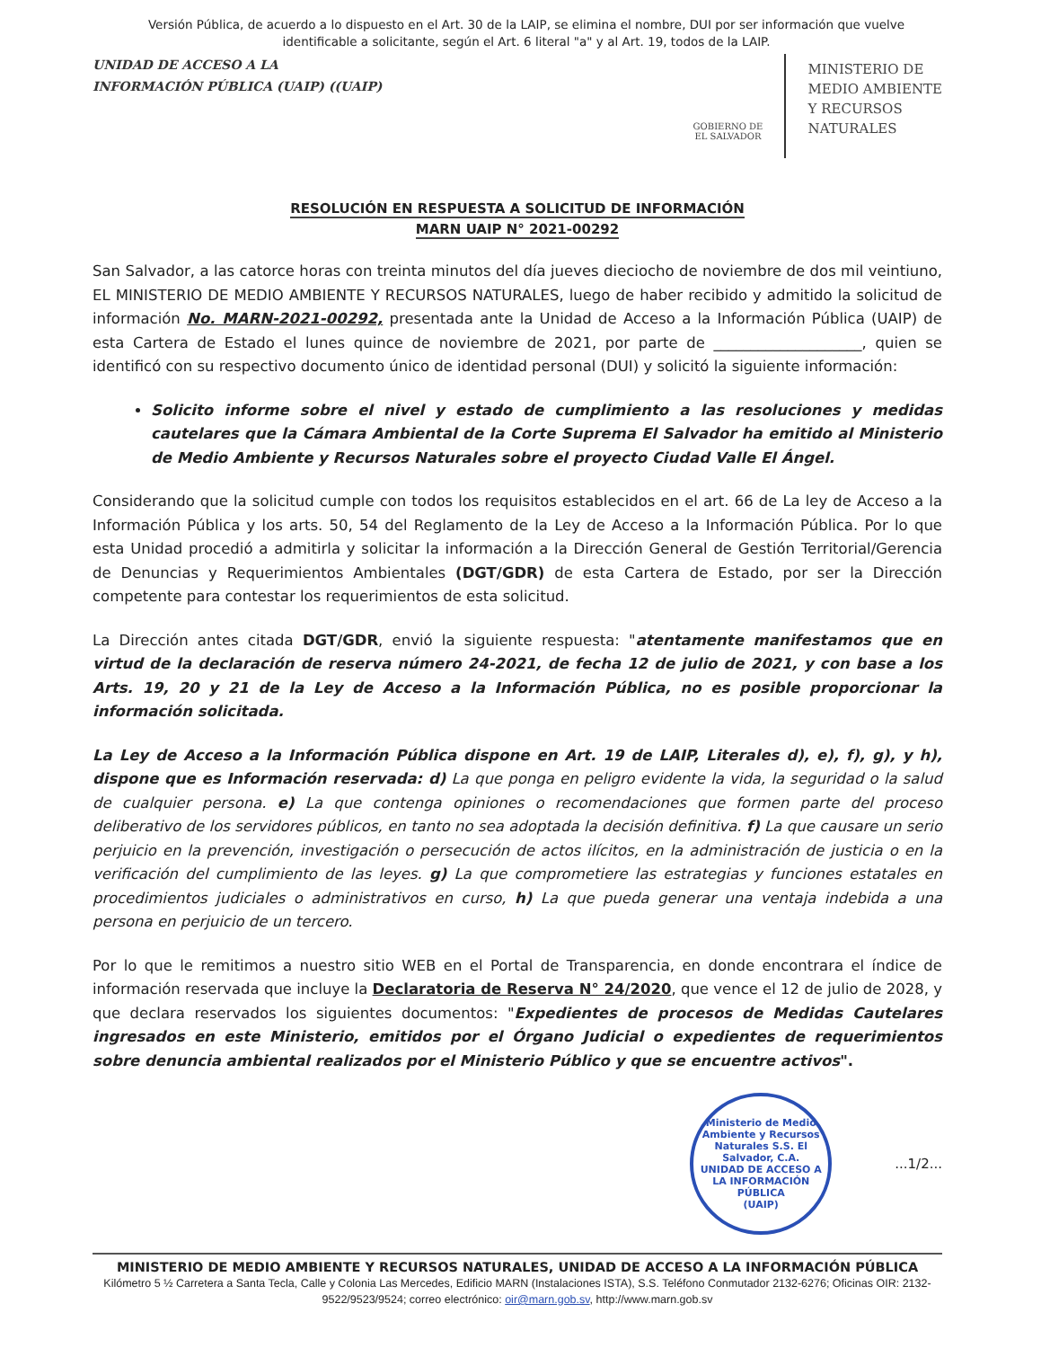Versión Pública, de acuerdo a lo dispuesto en el Art. 30 de la LAIP, se elimina el nombre, DUI por ser información que vuelve identificable a solicitante, según el Art. 6 literal "a" y al Art. 19, todos de la LAIP.
UNIDAD DE ACCESO A LA
INFORMACIÓN PÚBLICA (UAIP) ((UAIP)
GOBIERNO DE
EL SALVADOR
MINISTERIO DE
MEDIO AMBIENTE
Y RECURSOS
NATURALES
RESOLUCIÓN EN RESPUESTA A SOLICITUD DE INFORMACIÓN
MARN UAIP N° 2021-00292
San Salvador, a las catorce horas con treinta minutos del día jueves dieciocho de noviembre de dos mil veintiuno, EL MINISTERIO DE MEDIO AMBIENTE Y RECURSOS NATURALES, luego de haber recibido y admitido la solicitud de información No. MARN-2021-00292, presentada ante la Unidad de Acceso a la Información Pública (UAIP) de esta Cartera de Estado el lunes quince de noviembre de 2021, por parte de ____________________, quien se identificó con su respectivo documento único de identidad personal (DUI) y solicitó la siguiente información:
Solicito informe sobre el nivel y estado de cumplimiento a las resoluciones y medidas cautelares que la Cámara Ambiental de la Corte Suprema El Salvador ha emitido al Ministerio de Medio Ambiente y Recursos Naturales sobre el proyecto Ciudad Valle El Ángel.
Considerando que la solicitud cumple con todos los requisitos establecidos en el art. 66 de La ley de Acceso a la Información Pública y los arts. 50, 54 del Reglamento de la Ley de Acceso a la Información Pública. Por lo que esta Unidad procedió a admitirla y solicitar la información a la Dirección General de Gestión Territorial/Gerencia de Denuncias y Requerimientos Ambientales (DGT/GDR) de esta Cartera de Estado, por ser la Dirección competente para contestar los requerimientos de esta solicitud.
La Dirección antes citada DGT/GDR, envió la siguiente respuesta: "atentamente manifestamos que en virtud de la declaración de reserva número 24-2021, de fecha 12 de julio de 2021, y con base a los Arts. 19, 20 y 21 de la Ley de Acceso a la Información Pública, no es posible proporcionar la información solicitada.
La Ley de Acceso a la Información Pública dispone en Art. 19 de LAIP, Literales d), e), f), g), y h), dispone que es Información reservada: d) La que ponga en peligro evidente la vida, la seguridad o la salud de cualquier persona. e) La que contenga opiniones o recomendaciones que formen parte del proceso deliberativo de los servidores públicos, en tanto no sea adoptada la decisión definitiva. f) La que causare un serio perjuicio en la prevención, investigación o persecución de actos ilícitos, en la administración de justicia o en la verificación del cumplimiento de las leyes. g) La que comprometiere las estrategias y funciones estatales en procedimientos judiciales o administrativos en curso, h) La que pueda generar una ventaja indebida a una persona en perjuicio de un tercero.
Por lo que le remitimos a nuestro sitio WEB en el Portal de Transparencia, en donde encontrara el índice de información reservada que incluye la Declaratoria de Reserva N° 24/2020, que vence el 12 de julio de 2028, y que declara reservados los siguientes documentos: "Expedientes de procesos de Medidas Cautelares ingresados en este Ministerio, emitidos por el Órgano Judicial o expedientes de requerimientos sobre denuncia ambiental realizados por el Ministerio Público y que se encuentre activos".
Ministerio de Medio Ambiente y Recursos Naturales S.S. El Salvador, C.A.
UNIDAD DE ACCESO A LA INFORMACIÓN PÚBLICA
(UAIP)
...1/2...
MINISTERIO DE MEDIO AMBIENTE Y RECURSOS NATURALES, UNIDAD DE ACCESO A LA INFORMACIÓN PÚBLICA
Kilómetro 5 ½ Carretera a Santa Tecla, Calle y Colonia Las Mercedes, Edificio MARN (Instalaciones ISTA), S.S. Teléfono Conmutador 2132-6276; Oficinas OIR: 2132-9522/9523/9524; correo electrónico: oir@marn.gob.sv, http://www.marn.gob.sv